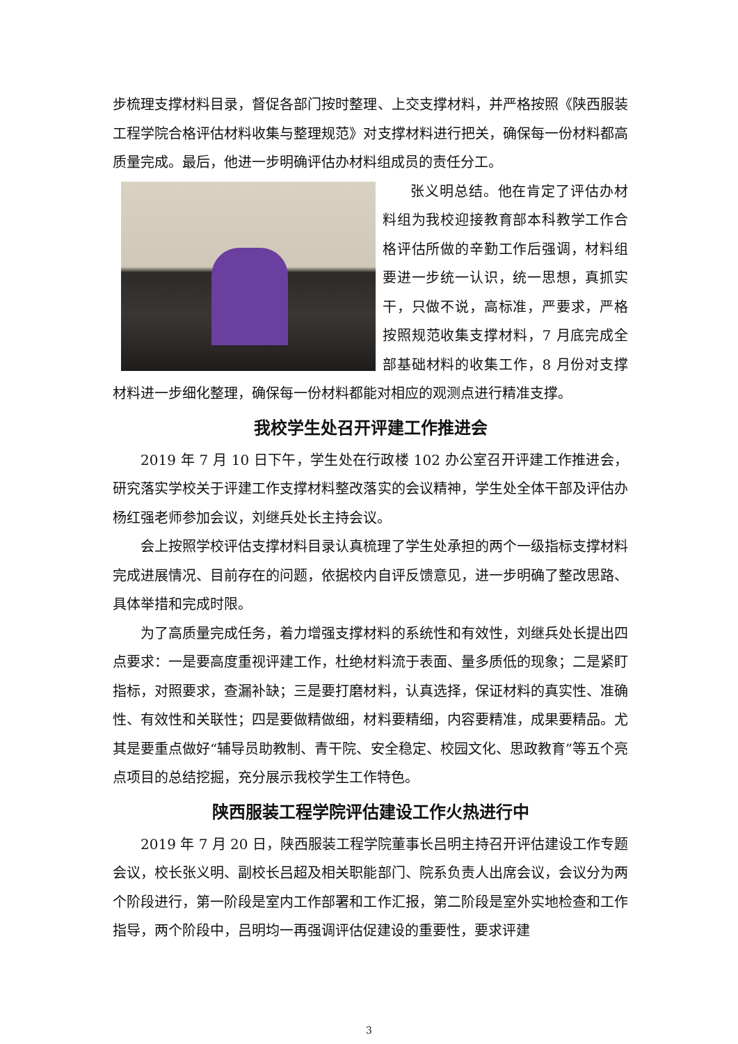步梳理支撑材料目录，督促各部门按时整理、上交支撑材料，并严格按照《陕西服装工程学院合格评估材料收集与整理规范》对支撑材料进行把关，确保每一份材料都高质量完成。最后，他进一步明确评估办材料组成员的责任分工。
张义明总结。他在肯定了评估办材料组为我校迎接教育部本科教学工作合格评估所做的辛勤工作后强调，材料组要进一步统一认识，统一思想，真抓实干，只做不说，高标准，严要求，严格按照规范收集支撑材料，7 月底完成全部基础材料的收集工作，8 月份对支撑材料进一步细化整理，确保每一份材料都能对相应的观测点进行精准支撑。
我校学生处召开评建工作推进会
2019 年 7 月 10 日下午，学生处在行政楼 102 办公室召开评建工作推进会，研究落实学校关于评建工作支撑材料整改落实的会议精神，学生处全体干部及评估办杨红强老师参加会议，刘继兵处长主持会议。
会上按照学校评估支撑材料目录认真梳理了学生处承担的两个一级指标支撑材料完成进展情况、目前存在的问题，依据校内自评反馈意见，进一步明确了整改思路、具体举措和完成时限。
为了高质量完成任务，着力增强支撑材料的系统性和有效性，刘继兵处长提出四点要求：一是要高度重视评建工作，杜绝材料流于表面、量多质低的现象；二是紧盯指标，对照要求，查漏补缺；三是要打磨材料，认真选择，保证材料的真实性、准确性、有效性和关联性；四是要做精做细，材料要精细，内容要精准，成果要精品。尤其是要重点做好“辅导员助教制、青干院、安全稳定、校园文化、思政教育”等五个亮点项目的总结挖掘，充分展示我校学生工作特色。
陕西服装工程学院评估建设工作火热进行中
2019 年 7 月 20 日，陕西服装工程学院董事长吕明主持召开评估建设工作专题会议，校长张义明、副校长吕超及相关职能部门、院系负责人出席会议，会议分为两个阶段进行，第一阶段是室内工作部署和工作汇报，第二阶段是室外实地检查和工作指导，两个阶段中，吕明均一再强调评估促建设的重要性，要求评建
3